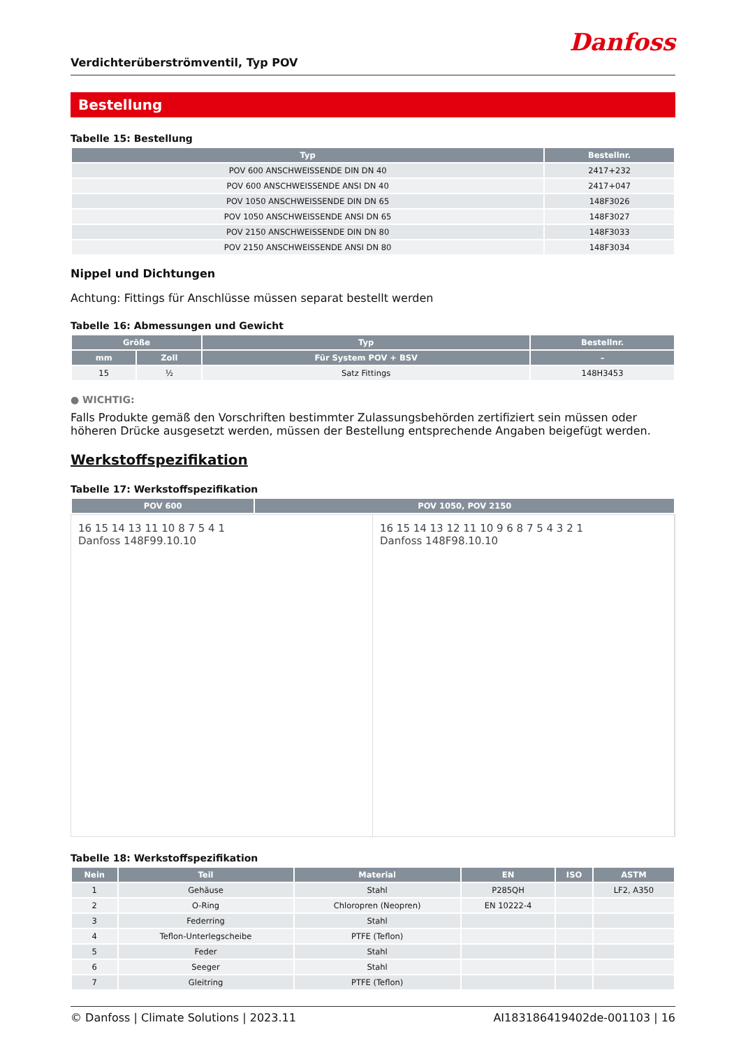Danfoss
Verdichterüberströmventil, Typ POV
Bestellung
Tabelle 15: Bestellung
| Typ | Bestellnr. |
| --- | --- |
| POV 600 ANSCHWEISSENDE DIN DN 40 | 2417+232 |
| POV 600 ANSCHWEISSENDE ANSI DN 40 | 2417+047 |
| POV 1050 ANSCHWEISSENDE DIN DN 65 | 148F3026 |
| POV 1050 ANSCHWEISSENDE ANSI DN 65 | 148F3027 |
| POV 2150 ANSCHWEISSENDE DIN DN 80 | 148F3033 |
| POV 2150 ANSCHWEISSENDE ANSI DN 80 | 148F3034 |
Nippel und Dichtungen
Achtung: Fittings für Anschlüsse müssen separat bestellt werden
Tabelle 16: Abmessungen und Gewicht
| Größe | | Typ | Bestellnr. |
| --- | --- | --- | --- |
| mm | Zoll | Für System POV + BSV | – |
| 15 | ½ | Satz Fittings | 148H3453 |
● WICHTIG:
Falls Produkte gemäß den Vorschriften bestimmter Zulassungsbehörden zertifiziert sein müssen oder höheren Drücke ausgesetzt werden, müssen der Bestellung entsprechende Angaben beigefügt werden.
Werkstoffspezifikation
Tabelle 17: Werkstoffspezifikation
| POV 600 | POV 1050, POV 2150 |
| --- | --- |
16 15 14 13 11 10 8 7 5 4 1
Danfoss 148F99.10.10
16 15 14 13 12 11 10 9 6 8 7 5 4 3 2 1
Danfoss 148F98.10.10
Tabelle 18: Werkstoffspezifikation
| Nein | Teil | Material | EN | ISO | ASTM |
| --- | --- | --- | --- | --- | --- |
| 1 | Gehäuse | Stahl | P285QH | | LF2, A350 |
| 2 | O-Ring | Chloropren (Neopren) | EN 10222-4 | | |
| 3 | Federring | Stahl | | | |
| 4 | Teflon-Unterlegscheibe | PTFE (Teflon) | | | |
| 5 | Feder | Stahl | | | |
| 6 | Seeger | Stahl | | | |
| 7 | Gleitring | PTFE (Teflon) | | | |
© Danfoss | Climate Solutions | 2023.11 AI183186419402de-001103 | 16